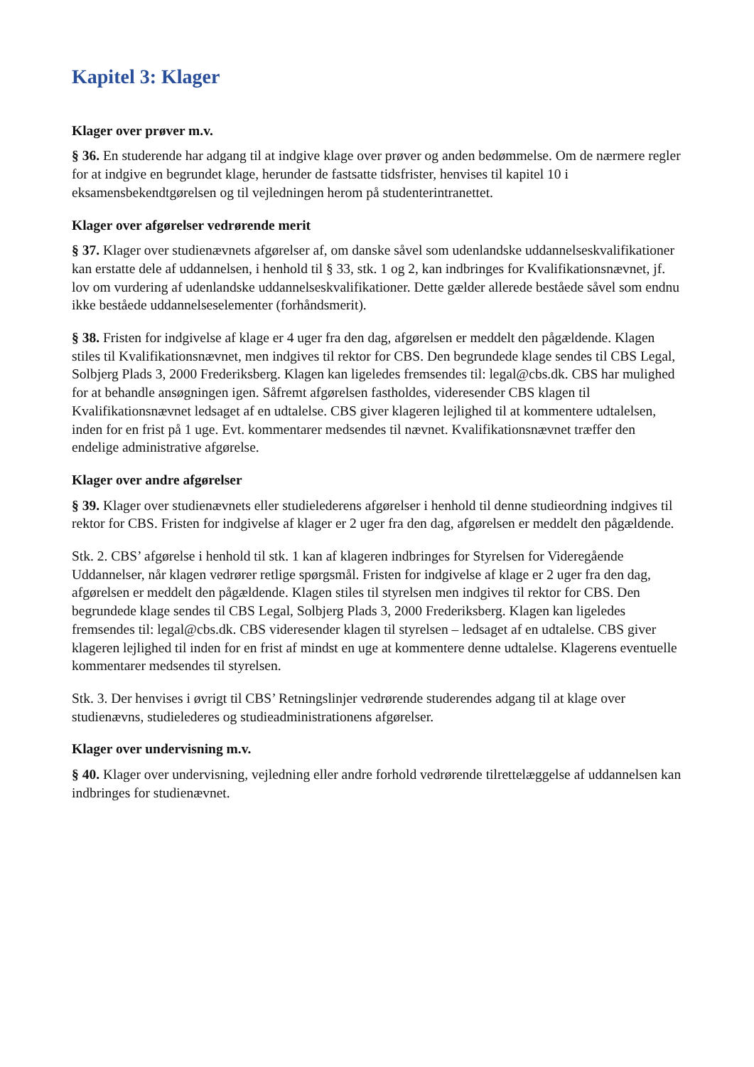Kapitel 3: Klager
Klager over prøver m.v.
§ 36. En studerende har adgang til at indgive klage over prøver og anden bedømmelse. Om de nærmere regler for at indgive en begrundet klage, herunder de fastsatte tidsfrister, henvises til kapitel 10 i eksamensbekendtgørelsen og til vejledningen herom på studenterintranettet.
Klager over afgørelser vedrørende merit
§ 37. Klager over studienævnets afgørelser af, om danske såvel som udenlandske uddannelseskvalifikationer kan erstatte dele af uddannelsen, i henhold til § 33, stk. 1 og 2, kan indbringes for Kvalifikationsnævnet, jf. lov om vurdering af udenlandske uddannelseskvalifikationer. Dette gælder allerede beståede såvel som endnu ikke beståede uddannelseselementer (forhåndsmerit).
§ 38. Fristen for indgivelse af klage er 4 uger fra den dag, afgørelsen er meddelt den pågældende. Klagen stiles til Kvalifikationsnævnet, men indgives til rektor for CBS. Den begrundede klage sendes til CBS Legal, Solbjerg Plads 3, 2000 Frederiksberg. Klagen kan ligeledes fremsendes til: legal@cbs.dk. CBS har mulighed for at behandle ansøgningen igen. Såfremt afgørelsen fastholdes, videresender CBS klagen til Kvalifikationsnævnet ledsaget af en udtalelse. CBS giver klageren lejlighed til at kommentere udtalelsen, inden for en frist på 1 uge. Evt. kommentarer medsendes til nævnet. Kvalifikationsnævnet træffer den endelige administrative afgørelse.
Klager over andre afgørelser
§ 39. Klager over studienævnets eller studielederens afgørelser i henhold til denne studieordning indgives til rektor for CBS. Fristen for indgivelse af klager er 2 uger fra den dag, afgørelsen er meddelt den pågældende.
Stk. 2. CBS’ afgørelse i henhold til stk. 1 kan af klageren indbringes for Styrelsen for Videregående Uddannelser, når klagen vedrører retlige spørgsmål. Fristen for indgivelse af klage er 2 uger fra den dag, afgørelsen er meddelt den pågældende. Klagen stiles til styrelsen men indgives til rektor for CBS. Den begrundede klage sendes til CBS Legal, Solbjerg Plads 3, 2000 Frederiksberg. Klagen kan ligeledes fremsendes til: legal@cbs.dk. CBS videresender klagen til styrelsen – ledsaget af en udtalelse. CBS giver klageren lejlighed til inden for en frist af mindst en uge at kommentere denne udtalelse. Klagerens eventuelle kommentarer medsendes til styrelsen.
Stk. 3. Der henvises i øvrigt til CBS’ Retningslinjer vedrørende studerendes adgang til at klage over studienævns, studielederes og studieadministrationens afgørelser.
Klager over undervisning m.v.
§ 40. Klager over undervisning, vejledning eller andre forhold vedrørende tilrettelæggelse af uddannelsen kan indbringes for studienævnet.